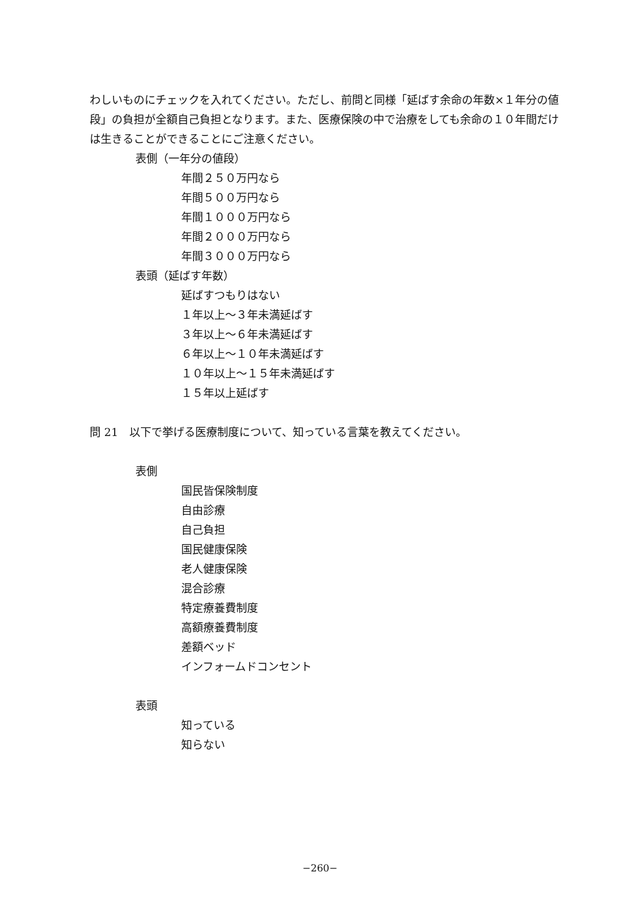わしいものにチェックを入れてください。ただし、前問と同様「延ばす余命の年数×１年分の値段」の負担が全額自己負担となります。また、医療保険の中で治療をしても余命の１０年間だけは生きることができることにご注意ください。
表側（一年分の値段）
年間２５０万円なら
年間５００万円なら
年間１０００万円なら
年間２０００万円なら
年間３０００万円なら
表頭（延ばす年数）
延ばすつもりはない
１年以上～３年未満延ばす
３年以上～６年未満延ばす
６年以上～１０年未満延ばす
１０年以上～１５年未満延ばす
１５年以上延ばす
問 21　以下で挙げる医療制度について、知っている言葉を教えてください。
表側
国民皆保険制度
自由診療
自己負担
国民健康保険
老人健康保険
混合診療
特定療養費制度
高額療養費制度
差額ベッド
インフォームドコンセント
表頭
知っている
知らない
−260−